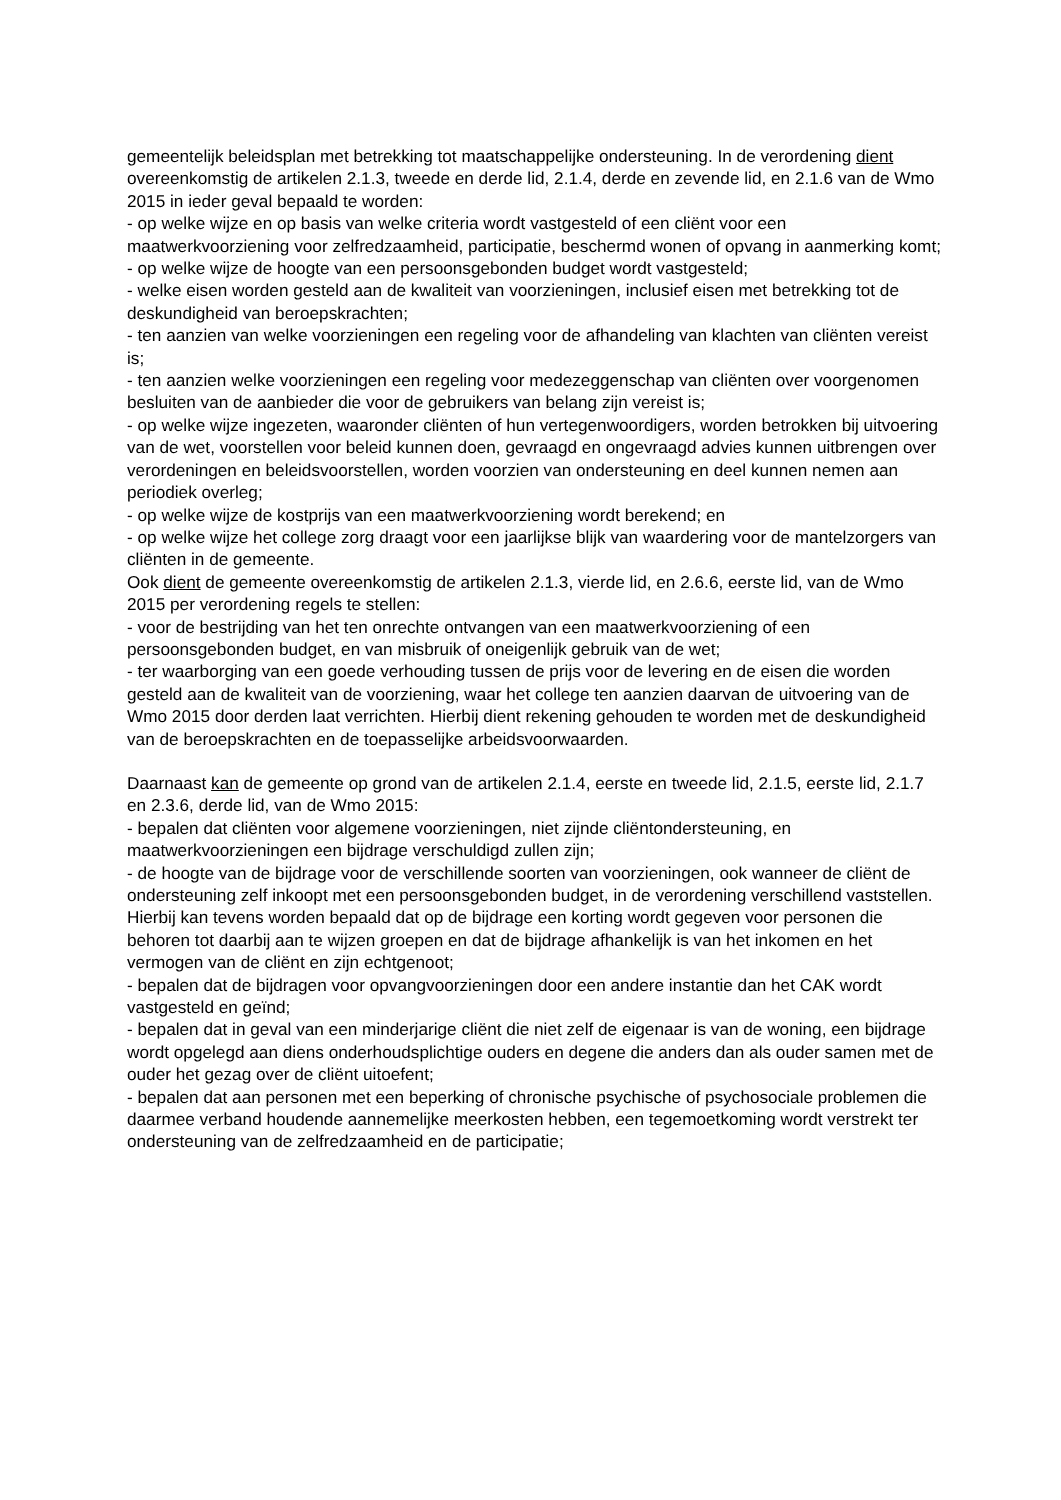gemeentelijk beleidsplan met betrekking tot maatschappelijke ondersteuning. In de verordening dient overeenkomstig de artikelen 2.1.3, tweede en derde lid, 2.1.4, derde en zevende lid, en 2.1.6 van de Wmo 2015 in ieder geval bepaald te worden:
- op welke wijze en op basis van welke criteria wordt vastgesteld of een cliënt voor een maatwerkvoorziening voor zelfredzaamheid, participatie, beschermd wonen of opvang in aanmerking komt;
- op welke wijze de hoogte van een persoonsgebonden budget wordt vastgesteld;
- welke eisen worden gesteld aan de kwaliteit van voorzieningen, inclusief eisen met betrekking tot de deskundigheid van beroepskrachten;
- ten aanzien van welke voorzieningen een regeling voor de afhandeling van klachten van cliënten vereist is;
- ten aanzien welke voorzieningen een regeling voor medezeggenschap van cliënten over voorgenomen besluiten van de aanbieder die voor de gebruikers van belang zijn vereist is;
- op welke wijze ingezeten, waaronder cliënten of hun vertegenwoordigers, worden betrokken bij uitvoering van de wet, voorstellen voor beleid kunnen doen, gevraagd en ongevraagd advies kunnen uitbrengen over verordeningen en beleidsvoorstellen, worden voorzien van ondersteuning en deel kunnen nemen aan periodiek overleg;
- op welke wijze de kostprijs van een maatwerkvoorziening wordt berekend; en
- op welke wijze het college zorg draagt voor een jaarlijkse blijk van waardering voor de mantelzorgers van cliënten in de gemeente.
Ook dient de gemeente overeenkomstig de artikelen 2.1.3, vierde lid, en 2.6.6, eerste lid, van de Wmo 2015 per verordening regels te stellen:
- voor de bestrijding van het ten onrechte ontvangen van een maatwerkvoorziening of een persoonsgebonden budget, en van misbruik of oneigenlijk gebruik van de wet;
- ter waarborging van een goede verhouding tussen de prijs voor de levering en de eisen die worden gesteld aan de kwaliteit van de voorziening, waar het college ten aanzien daarvan de uitvoering van de Wmo 2015 door derden laat verrichten. Hierbij dient rekening gehouden te worden met de deskundigheid van de beroepskrachten en de toepasselijke arbeidsvoorwaarden.
Daarnaast kan de gemeente op grond van de artikelen 2.1.4, eerste en tweede lid, 2.1.5, eerste lid, 2.1.7 en 2.3.6, derde lid, van de Wmo 2015:
- bepalen dat cliënten voor algemene voorzieningen, niet zijnde cliëntondersteuning, en maatwerkvoorzieningen een bijdrage verschuldigd zullen zijn;
- de hoogte van de bijdrage voor de verschillende soorten van voorzieningen, ook wanneer de cliënt de ondersteuning zelf inkoopt met een persoonsgebonden budget, in de verordening verschillend vaststellen. Hierbij kan tevens worden bepaald dat op de bijdrage een korting wordt gegeven voor personen die behoren tot daarbij aan te wijzen groepen en dat de bijdrage afhankelijk is van het inkomen en het vermogen van de cliënt en zijn echtgenoot;
- bepalen dat de bijdragen voor opvangvoorzieningen door een andere instantie dan het CAK wordt vastgesteld en geïnd;
- bepalen dat in geval van een minderjarige cliënt die niet zelf de eigenaar is van de woning, een bijdrage wordt opgelegd aan diens onderhoudsplichtige ouders en degene die anders dan als ouder samen met de ouder het gezag over de cliënt uitoefent;
- bepalen dat aan personen met een beperking of chronische psychische of psychosociale problemen die daarmee verband houdende aannemelijke meerkosten hebben, een tegemoetkoming wordt verstrekt ter ondersteuning van de zelfredzaamheid en de participatie;